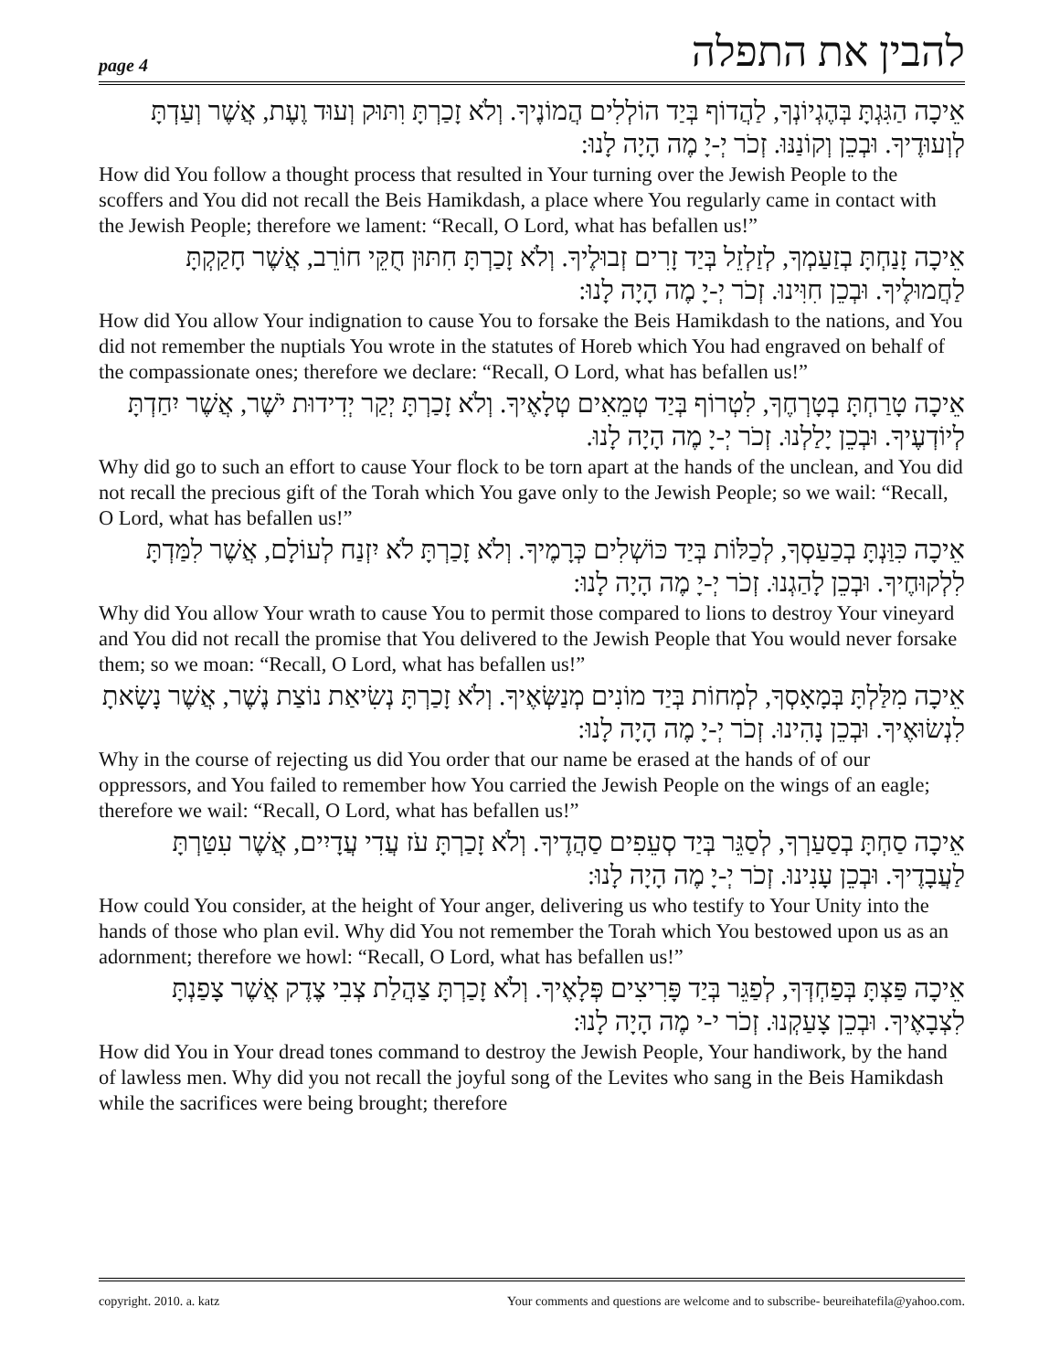page 4 להבין את התפלה
אֵיכָה הַגִּגְתָּ בְּהֶגְיוֹנְךָ, לַהֲדוֹף בְּיַד הוֹלְלִים הֲמוֹנֶיךָ. וְלֹא זָכַרְתָּ וִתּוּק וְעוּד וֶעֶת, אֲשֶׁר וְעַדְתָּ לְוְעוּדֶיךָ. וּבְכֵן וְקוֹנַנּוּ. זְכֹר יְ-יָ מֶה הָיָה לָנוּ:
How did You follow a thought process that resulted in Your turning over the Jewish People to the scoffers and You did not recall the Beis Hamikdash, a place where You regularly came in contact with the Jewish People; therefore we lament: “Recall, O Lord, what has befallen us!”
אֵיכָה זָנַחְתָּ בְזַעַמְךָ, לְזַלְזֵל בְּיַד זָרִים זְבוּלֶיךָ. וְלֹא זָכַרְתָּ חִתּוּן חֻקֵּי חוֹרֵב, אֲשֶׁר חָקַקְתָּ לַחֲמוּלֶיךָ. וּבְכֵן חִוִּינוּ. זְכֹר יְ-יָ מֶה הָיָה לָנוּ:
How did You allow Your indignation to cause You to forsake the Beis Hamikdash to the nations, and You did not remember the nuptials You wrote in the statutes of Horeb which You had engraved on behalf of the compassionate ones; therefore we declare: “Recall, O Lord, what has befallen us!”
אֵיכָה טָרַחְתָּ בְטָרְחֶךָ, לִטְרוֹף בְּיַד טְמֵאִים טְלָאֶיךָ. וְלֹא זָכַרְתָּ יְקַר יְדִידוּת יֹשֶׁר, אֲשֶׁר יִחַדְתָּ לְיוֹדְעֶיךָ. וּבְכֵן יָלַלְנוּ. זְכֹר יְ-יָ מֶה הָיָה לָנוּ.
Why did go to such an effort to cause Your flock to be torn apart at the hands of the unclean, and You did not recall the precious gift of the Torah which You gave only to the Jewish People; so we wail: “Recall, O Lord, what has befallen us!”
אֵיכָה כִּוַּנְתָּ בְכַעַסְךָ, לְכַלּוֹת בְּיַד כּוֹשְׁלִים כְּרָמֶיךָ. וְלֹא זָכַרְתָּ לֹא יִזְנַח לְעוֹלָם, אֲשֶׁר לִמַּדְתָּ לִלְקוּחֶיךָ. וּבְכֵן לָהַגְנוּ. זְכֹר יְ-יָ מֶה הָיָה לָנוּ:
Why did You allow Your wrath to cause You to permit those compared to lions to destroy Your vineyard and You did not recall the promise that You delivered to the Jewish People that You would never forsake them; so we moan: “Recall, O Lord, what has befallen us!”
אֵיכָה מִלַּלְתָּ בְּמָאָסְךָ, לְמְחוֹת בְּיַד מוֹנִים מְנַשְּׂאֶיךָ. וְלֹא זָכַרְתָּ נְשִׂיאַת נוֹצַת נֶשֶׁר, אֲשֶׁר נָשָׂאתָ לִנְשׂוּאֶיךָ. וּבְכֵן נָהִינוּ. זְכֹר יְ-יָ מֶה הָיָה לָנוּ:
Why in the course of rejecting us did You order that our name be erased at the hands of of our oppressors, and You failed to remember how You carried the Jewish People on the wings of an eagle; therefore we wail: “Recall, O Lord, what has befallen us!”
אֵיכָה סַחְתָּ בְסַעַרְךָ, לְסַגֵּר בְּיַד סְעֵפִים סַהֲדֶיךָ. וְלֹא זָכַרְתָּ עֹז עֲדִי עֲדָיִים, אֲשֶׁר עִטַּרְתָּ לַעֲבָדֶיךָ. וּבְכֵן עָנִינוּ. זְכֹר יְ-יָ מֶה הָיָה לָנוּ:
How could You consider, at the height of Your anger, delivering us who testify to Your Unity into the hands of those who plan evil. Why did You not remember the Torah which You bestowed upon us as an adornment; therefore we howl: “Recall, O Lord, what has befallen us!”
אֵיכָה פַּצְתָּ בְּפַחְדְּךָ, לְפַגֵּר בְּיַד פָּרִיצִים פְּלָאֶיךָ. וְלֹא זָכַרְתָּ צַהֲלַת צְבִי צֶדֶק אֲשֶׁר צָפַנְתָּ לִצְבָאֶיךָ. וּבְכֵן צָעַקְנוּ. זְכֹר י-י מֶה הָיָה לָנוּ:
How did You in Your dread tones command to destroy the Jewish People, Your handiwork, by the hand of lawless men. Why did you not recall the joyful song of the Levites who sang in the Beis Hamikdash while the sacrifices were being brought; therefore
copyright. 2010. a. katz Your comments and questions are welcome and to subscribe- beureihatefila@yahoo.com.